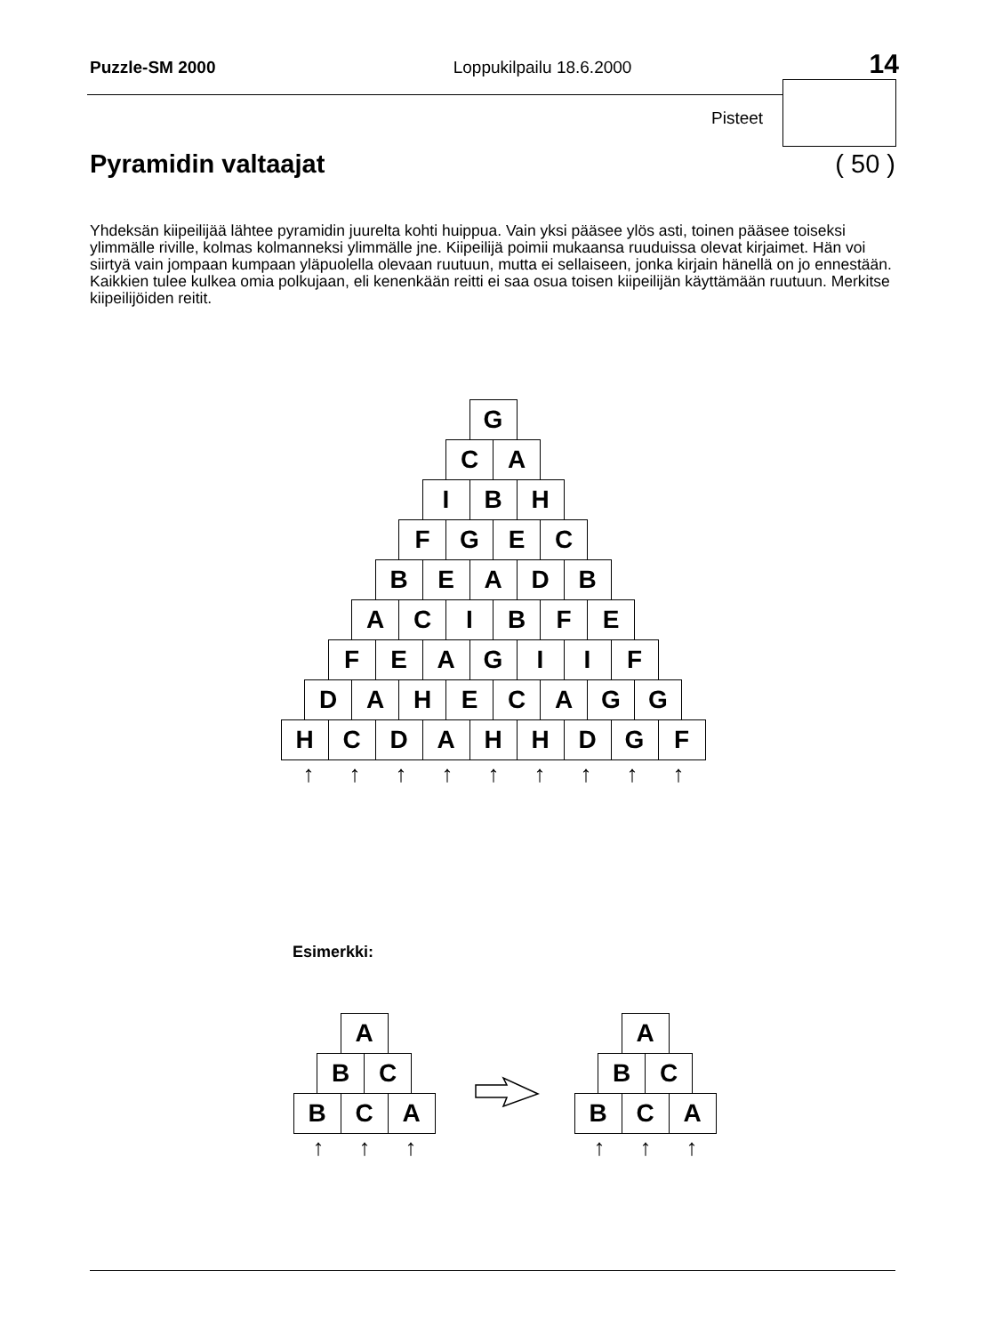Puzzle-SM 2000 Loppukilpailu 18.6.2000 14
Pisteet
Pyramidin valtaajat ( 50 )
Yhdeksän kiipeilijää lähtee pyramidin juurelta kohti huippua. Vain yksi pääsee ylös asti, toinen pääsee toiseksi ylimmälle riville, kolmas kolmanneksi ylimmälle jne. Kiipeilijä poimii mukaansa ruuduissa olevat kirjaimet. Hän voi siirtyä vain jompaan kumpaan yläpuolella olevaan ruutuun, mutta ei sellaiseen, jonka kirjain hänellä on jo ennestään. Kaikkien tulee kulkea omia polkujaan, eli kenenkään reitti ei saa osua toisen kiipeilijän käyttämään ruutuun. Merkitse kiipeilijöiden reitit.
G
C A
I B H
F G E C
B E A D B
A C I B F E
F E A G I I F
D A H E C A G G
H C D A H H D G F
↑ ↑ ↑ ↑ ↑ ↑ ↑ ↑ ↑
Esimerkki:
A
B C
B C A
↑ ↑ ↑
A
B C
B C A
↑ ↑ ↑